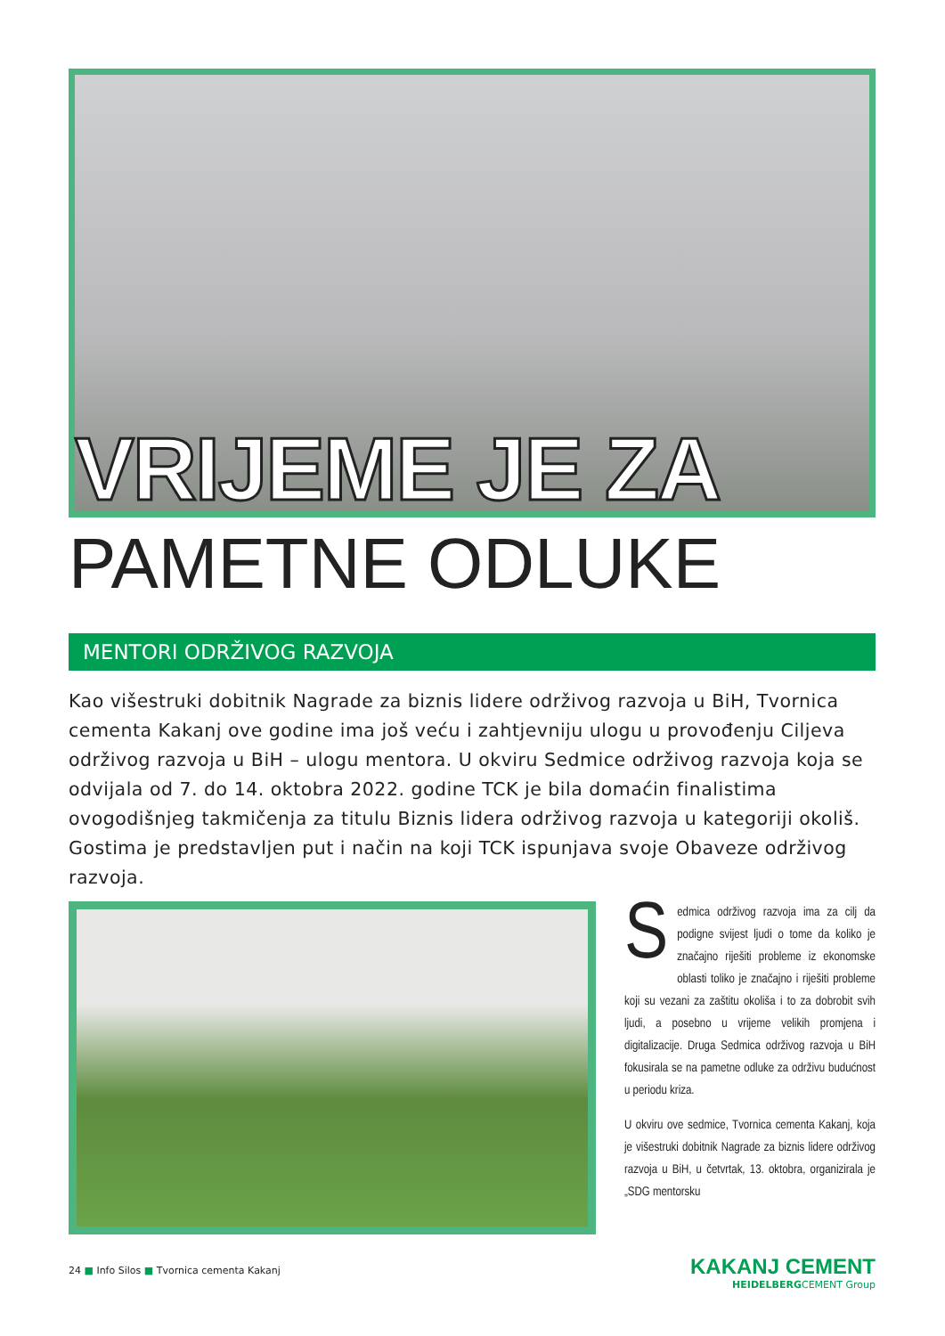VRIJEME JE ZA
PAMETNE ODLUKE
MENTORI ODRŽIVOG RAZVOJA
Kao višestruki dobitnik Nagrade za biznis lidere održivog razvoja u BiH, Tvornica cementa Kakanj ove godine ima još veću i zahtjevniju ulogu u provođenju Ciljeva održivog razvoja u BiH – ulogu mentora. U okviru Sedmice održivog razvoja koja se odvijala od 7. do 14. oktobra 2022. godine TCK je bila domaćin finalistima ovogodišnjeg takmičenja za titulu Biznis lidera održivog razvoja u kategoriji okoliš. Gostima je predstavljen put i način na koji TCK ispunjava svoje Obaveze održivog razvoja.
Sedmica održivog razvoja ima za cilj da podigne svijest ljudi o tome da koliko je značajno riješiti probleme iz ekonomske oblasti toliko je značajno i riješiti probleme koji su vezani za zaštitu okoliša i to za dobrobit svih ljudi, a posebno u vrijeme velikih promjena i digitalizacije. Druga Sedmica održivog razvoja u BiH fokusirala se na pametne odluke za održivu budućnost u periodu kriza.
U okviru ove sedmice, Tvornica cementa Kakanj, koja je višestruki dobitnik Nagrade za biznis lidere održivog razvoja u BiH, u četvrtak, 13. oktobra, organizirala je „SDG mentorsku
24 ■ Info Silos ■ Tvornica cementa Kakanj
KAKANJ CEMENT
HEIDELBERGCEMENT Group